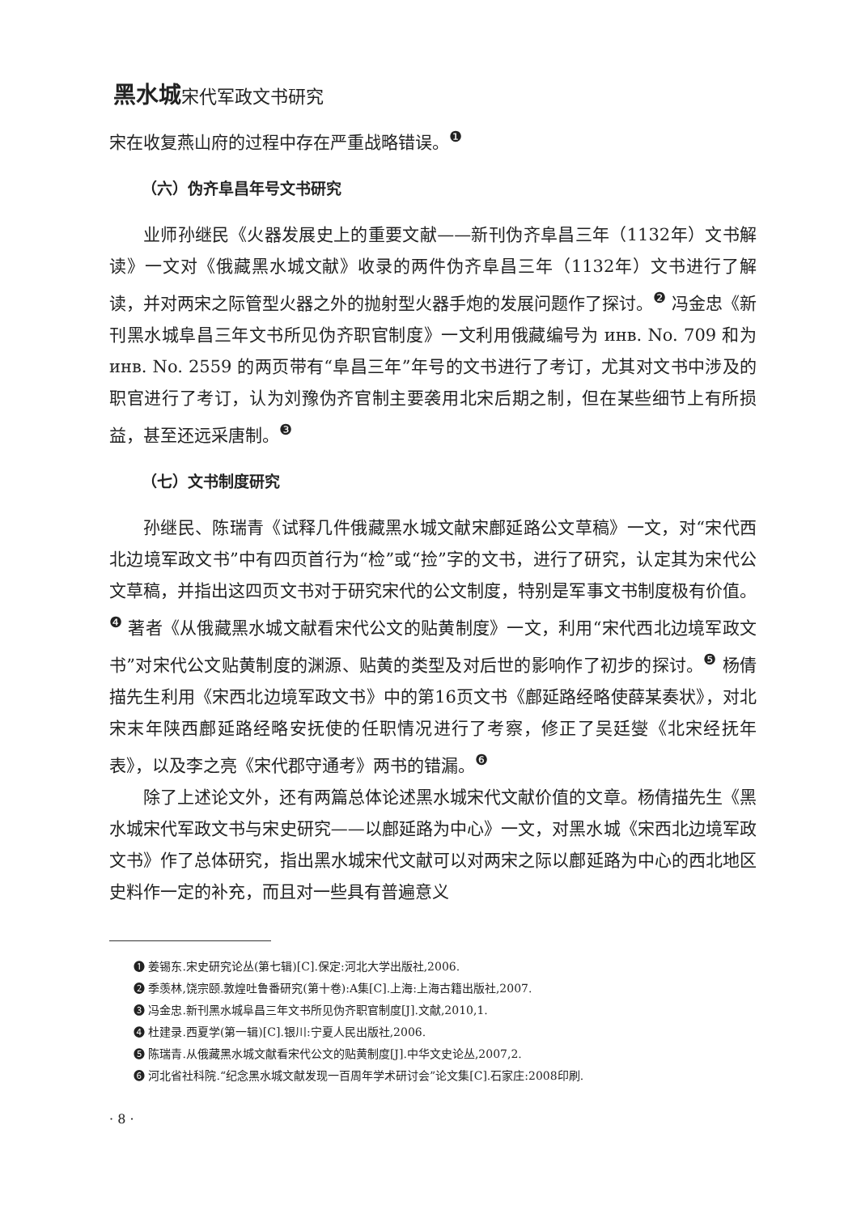黑水城宋代军政文书研究
宋在收复燕山府的过程中存在严重战略错误。<sup>❶</sup>
（六）伪齐阜昌年号文书研究
业师孙继民《火器发展史上的重要文献——新刊伪齐阜昌三年（1132年）文书解读》一文对《俄藏黑水城文献》收录的两件伪齐阜昌三年（1132年）文书进行了解读，并对两宋之际管型火器之外的抛射型火器手炮的发展问题作了探讨。<sup>❷</sup> 冯金忠《新刊黑水城阜昌三年文书所见伪齐职官制度》一文利用俄藏编号为 инв. No. 709 和为 инв. No. 2559 的两页带有“阜昌三年”年号的文书进行了考订，尤其对文书中涉及的职官进行了考订，认为刘豫伪齐官制主要袭用北宋后期之制，但在某些细节上有所损益，甚至还远采唐制。<sup>❸</sup>
（七）文书制度研究
孙继民、陈瑞青《试释几件俄藏黑水城文献宋鄜延路公文草稿》一文，对“宋代西北边境军政文书”中有四页首行为“检”或“捡”字的文书，进行了研究，认定其为宋代公文草稿，并指出这四页文书对于研究宋代的公文制度，特别是军事文书制度极有价值。<sup>❹</sup> 著者《从俄藏黑水城文献看宋代公文的贴黄制度》一文，利用“宋代西北边境军政文书”对宋代公文贴黄制度的渊源、贴黄的类型及对后世的影响作了初步的探讨。<sup>❺</sup> 杨倩描先生利用《宋西北边境军政文书》中的第16页文书《鄜延路经略使薛某奏状》，对北宋末年陕西鄜延路经略安抚使的任职情况进行了考察，修正了吴廷燮《北宋经抚年表》，以及李之亮《宋代郡守通考》两书的错漏。<sup>❻</sup>
除了上述论文外，还有两篇总体论述黑水城宋代文献价值的文章。杨倩描先生《黑水城宋代军政文书与宋史研究——以鄜延路为中心》一文，对黑水城《宋西北边境军政文书》作了总体研究，指出黑水城宋代文献可以对两宋之际以鄜延路为中心的西北地区史料作一定的补充，而且对一些具有普遍意义
❶ 姜锡东.宋史研究论丛(第七辑)[C].保定:河北大学出版社,2006.
❷ 季羡林,饶宗颐.敦煌吐鲁番研究(第十卷):A集[C].上海:上海古籍出版社,2007.
❸ 冯金忠.新刊黑水城阜昌三年文书所见伪齐职官制度[J].文献,2010,1.
❹ 杜建录.西夏学(第一辑)[C].银川:宁夏人民出版社,2006.
❺ 陈瑞青.从俄藏黑水城文献看宋代公文的贴黄制度[J].中华文史论丛,2007,2.
❻ 河北省社科院.“纪念黑水城文献发现一百周年学术研讨会”论文集[C].石家庄:2008印刷.
· 8 ·